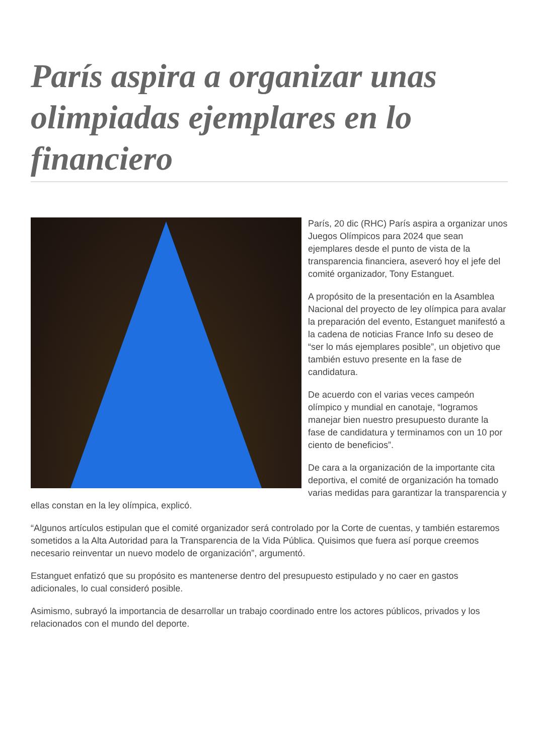París aspira a organizar unas olimpiadas ejemplares en lo financiero
París, 20 dic (RHC) París aspira a organizar unos Juegos Olímpicos para 2024 que sean ejemplares desde el punto de vista de la transparencia financiera, aseveró hoy el jefe del comité organizador, Tony Estanguet.
A propósito de la presentación en la Asamblea Nacional del proyecto de ley olímpica para avalar la preparación del evento, Estanguet manifestó a la cadena de noticias France Info su deseo de “ser lo más ejemplares posible”, un objetivo que también estuvo presente en la fase de candidatura.
De acuerdo con el varias veces campeón olímpico y mundial en canotaje, “logramos manejar bien nuestro presupuesto durante la fase de candidatura y terminamos con un 10 por ciento de beneficios”.
De cara a la organización de la importante cita deportiva, el comité de organización ha tomado varias medidas para garantizar la transparencia y ellas constan en la ley olímpica, explicó.
“Algunos artículos estipulan que el comité organizador será controlado por la Corte de cuentas, y también estaremos sometidos a la Alta Autoridad para la Transparencia de la Vida Pública. Quisimos que fuera así porque creemos necesario reinventar un nuevo modelo de organización”, argumentó.
Estanguet enfatizó que su propósito es mantenerse dentro del presupuesto estipulado y no caer en gastos adicionales, lo cual consideró posible.
Asimismo, subrayó la importancia de desarrollar un trabajo coordinado entre los actores públicos, privados y los relacionados con el mundo del deporte.